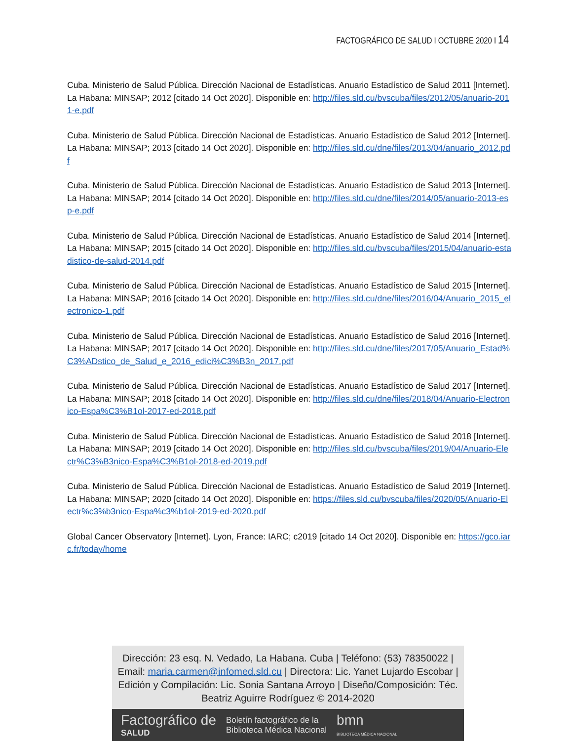FACTOGRÁFICO DE SALUD I OCTUBRE 2020 I 14
Cuba. Ministerio de Salud Pública. Dirección Nacional de Estadísticas. Anuario Estadístico de Salud 2011 [Internet]. La Habana: MINSAP; 2012 [citado 14 Oct 2020]. Disponible en: http://files.sld.cu/bvscuba/files/2012/05/anuario-2011-e.pdf
Cuba. Ministerio de Salud Pública. Dirección Nacional de Estadísticas. Anuario Estadístico de Salud 2012 [Internet]. La Habana: MINSAP; 2013 [citado 14 Oct 2020]. Disponible en: http://files.sld.cu/dne/files/2013/04/anuario_2012.pdf
Cuba. Ministerio de Salud Pública. Dirección Nacional de Estadísticas. Anuario Estadístico de Salud 2013 [Internet]. La Habana: MINSAP; 2014 [citado 14 Oct 2020]. Disponible en: http://files.sld.cu/dne/files/2014/05/anuario-2013-esp-e.pdf
Cuba. Ministerio de Salud Pública. Dirección Nacional de Estadísticas. Anuario Estadístico de Salud 2014 [Internet]. La Habana: MINSAP; 2015 [citado 14 Oct 2020]. Disponible en: http://files.sld.cu/bvscuba/files/2015/04/anuario-estadistico-de-salud-2014.pdf
Cuba. Ministerio de Salud Pública. Dirección Nacional de Estadísticas. Anuario Estadístico de Salud 2015 [Internet]. La Habana: MINSAP; 2016 [citado 14 Oct 2020]. Disponible en: http://files.sld.cu/dne/files/2016/04/Anuario_2015_electronico-1.pdf
Cuba. Ministerio de Salud Pública. Dirección Nacional de Estadísticas. Anuario Estadístico de Salud 2016 [Internet]. La Habana: MINSAP; 2017 [citado 14 Oct 2020]. Disponible en: http://files.sld.cu/dne/files/2017/05/Anuario_Estad%C3%ADstico_de_Salud_e_2016_edici%C3%B3n_2017.pdf
Cuba. Ministerio de Salud Pública. Dirección Nacional de Estadísticas. Anuario Estadístico de Salud 2017 [Internet]. La Habana: MINSAP; 2018 [citado 14 Oct 2020]. Disponible en: http://files.sld.cu/dne/files/2018/04/Anuario-Electronico-Espa%C3%B1ol-2017-ed-2018.pdf
Cuba. Ministerio de Salud Pública. Dirección Nacional de Estadísticas. Anuario Estadístico de Salud 2018 [Internet]. La Habana: MINSAP; 2019 [citado 14 Oct 2020]. Disponible en: http://files.sld.cu/bvscuba/files/2019/04/Anuario-Electr%C3%B3nico-Espa%C3%B1ol-2018-ed-2019.pdf
Cuba. Ministerio de Salud Pública. Dirección Nacional de Estadísticas. Anuario Estadístico de Salud 2019 [Internet]. La Habana: MINSAP; 2020 [citado 14 Oct 2020]. Disponible en: https://files.sld.cu/bvscuba/files/2020/05/Anuario-Electr%c3%b3nico-Espa%c3%b1ol-2019-ed-2020.pdf
Global Cancer Observatory [Internet]. Lyon, France: IARC; c2019 [citado 14 Oct 2020]. Disponible en: https://gco.iarc.fr/today/home
Dirección: 23 esq. N. Vedado, La Habana. Cuba | Teléfono: (53) 78350022 | Email: maria.carmen@infomed.sld.cu | Directora: Lic. Yanet Lujardo Escobar | Edición y Compilación: Lic. Sonia Santana Arroyo | Diseño/Composición: Téc. Beatriz Aguirre Rodríguez © 2014-2020
Factográfico de
SALUD
Boletín factográfico de la
Biblioteca Médica Nacional
bmn
BIBLIOTECA MÉDICA NACIONAL